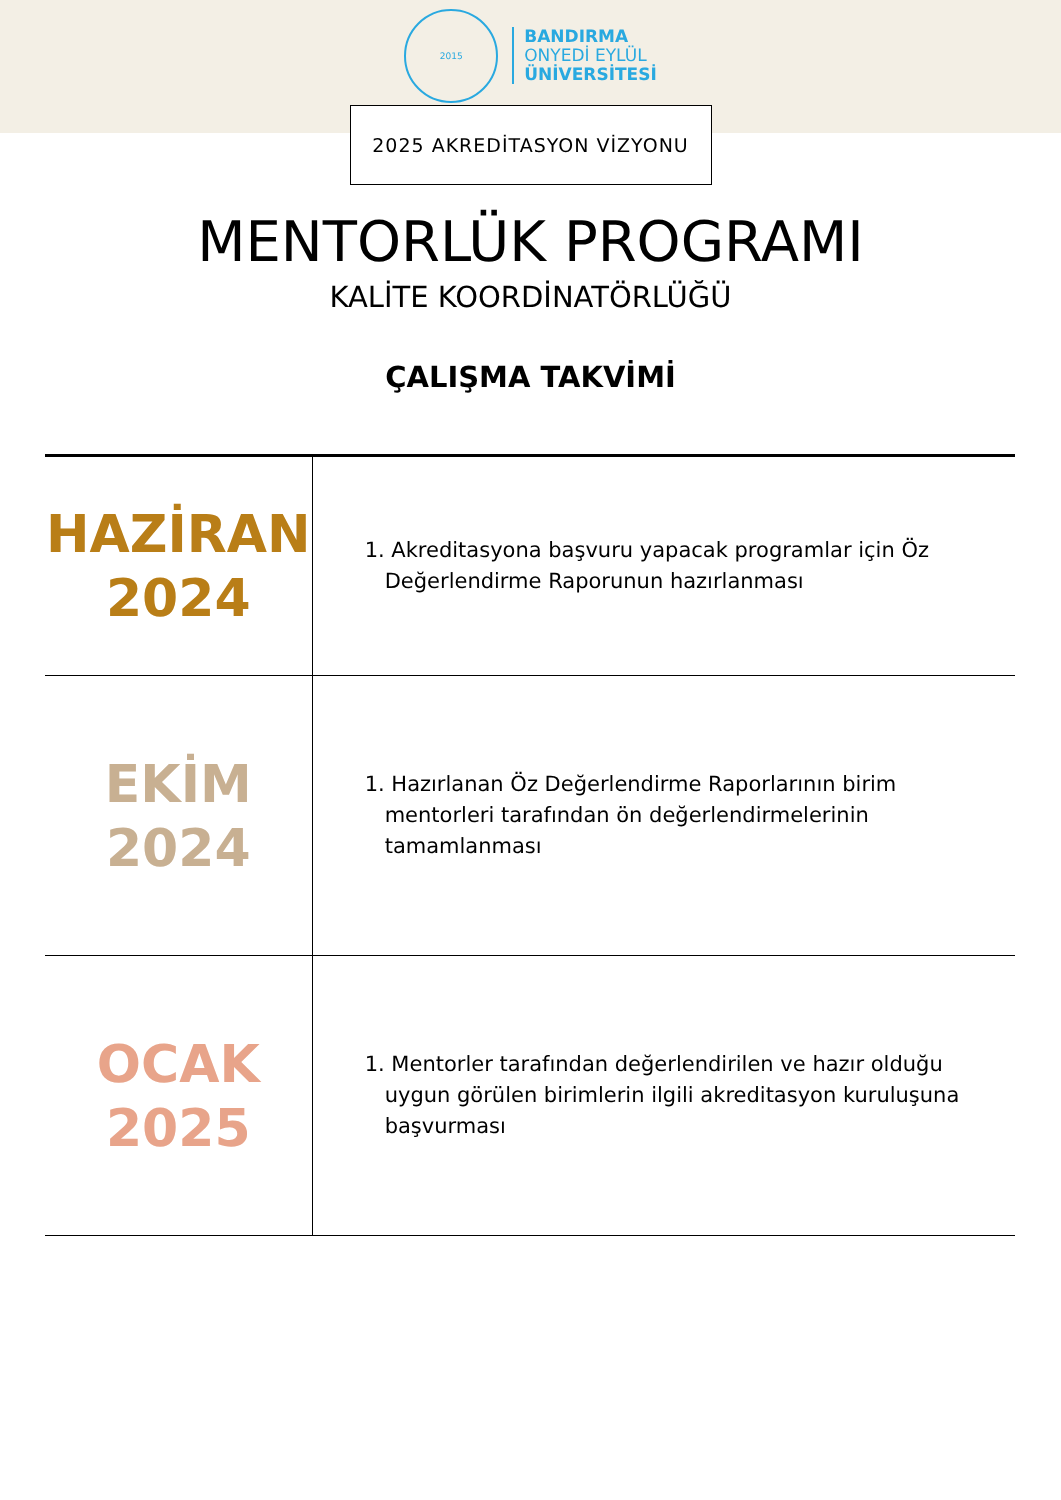2015
BANDIRMA
ONYEDİ EYLÜL
ÜNİVERSİTESİ
2025 AKREDİTASYON VİZYONU
MENTORLÜK PROGRAMI
KALİTE KOORDİNATÖRLÜĞÜ
ÇALIŞMA TAKVİMİ
| HAZİRAN 2024 | 1. Akreditasyona başvuru yapacak programlar için Öz Değerlendirme Raporunun hazırlanması |
| EKİM 2024 | 1. Hazırlanan Öz Değerlendirme Raporlarının birim mentorleri tarafından ön değerlendirmelerinin tamamlanması |
| OCAK 2025 | 1. Mentorler tarafından değerlendirilen ve hazır olduğu uygun görülen birimlerin ilgili akreditasyon kuruluşuna başvurması |